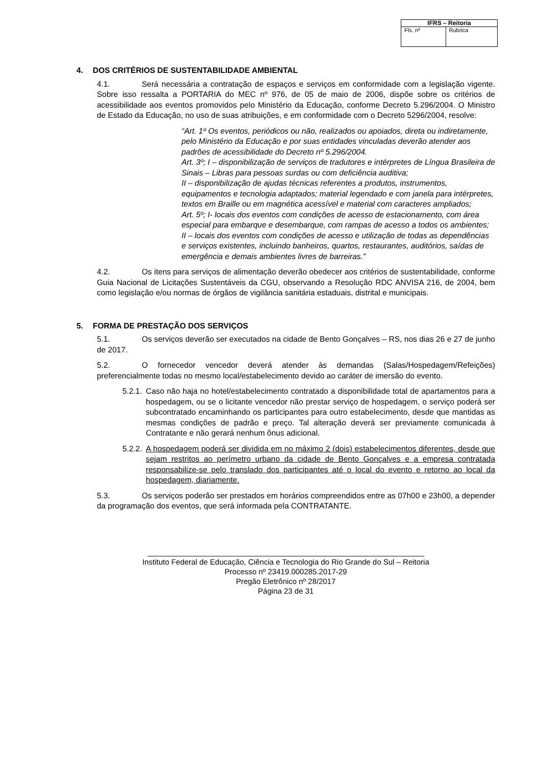| IFRS – Reitoria | |
| --- | --- |
| Fls. nº | Rubrica |
4. DOS CRITÉRIOS DE SUSTENTABILIDADE AMBIENTAL
4.1. Será necessária a contratação de espaços e serviços em conformidade com a legislação vigente. Sobre isso ressalta a PORTARIA do MEC nº 976, de 05 de maio de 2006, dispõe sobre os critérios de acessibilidade aos eventos promovidos pelo Ministério da Educação, conforme Decreto 5.296/2004. O Ministro de Estado da Educação, no uso de suas atribuições, e em conformidade com o Decreto 5296/2004, resolve:
“Art. 1º Os eventos, periódicos ou não, realizados ou apoiados, direta ou indiretamente, pelo Ministério da Educação e por suas entidades vinculadas deverão atender aos padrões de acessibilidade do Decreto nº 5.296/2004.
Art. 3º; I – disponibilização de serviços de tradutores e intérpretes de Língua Brasileira de Sinais – Libras para pessoas surdas ou com deficiência auditiva;
II – disponibilização de ajudas técnicas referentes a produtos, instrumentos, equipamentos e tecnologia adaptados; material legendado e com janela para intérpretes, textos em Braille ou em magnética acessível e material com caracteres ampliados;
Art. 5º; I- locais dos eventos com condições de acesso de estacionamento, com área especial para embarque e desembarque, com rampas de acesso a todos os ambientes;
II – locais dos eventos com condições de acesso e utilização de todas as dependências e serviços existentes, incluindo banheiros, quartos, restaurantes, auditórios, saídas de emergência e demais ambientes livres de barreiras.”
4.2. Os itens para serviços de alimentação deverão obedecer aos critérios de sustentabilidade, conforme Guia Nacional de Licitações Sustentáveis da CGU, observando a Resolução RDC ANVISA 216, de 2004, bem como legislação e/ou normas de órgãos de vigilância sanitária estaduais, distrital e municipais.
5. FORMA DE PRESTAÇÃO DOS SERVIÇOS
5.1. Os serviços deverão ser executados na cidade de Bento Gonçalves – RS, nos dias 26 e 27 de junho de 2017.
5.2. O fornecedor vencedor deverá atender às demandas (Salas/Hospedagem/Refeições) preferencialmente todas no mesmo local/estabelecimento devido ao caráter de imersão do evento.
5.2.1. Caso não haja no hotel/estabelecimento contratado a disponibilidade total de apartamentos para a hospedagem, ou se o licitante vencedor não prestar serviço de hospedagem, o serviço poderá ser subcontratado encaminhando os participantes para outro estabelecimento, desde que mantidas as mesmas condições de padrão e preço. Tal alteração deverá ser previamente comunicada à Contratante e não gerará nenhum ônus adicional.
5.2.2. A hospedagem poderá ser dividida em no máximo 2 (dois) estabelecimentos diferentes, desde que sejam restritos ao perímetro urbano da cidade de Bento Gonçalves e a empresa contratada responsabilize-se pelo translado dos participantes até o local do evento e retorno ao local da hospedagem, diariamente.
5.3. Os serviços poderão ser prestados em horários compreendidos entre as 07h00 e 23h00, a depender da programação dos eventos, que será informada pela CONTRATANTE.
_________________________________________________________________
Instituto Federal de Educação, Ciência e Tecnologia do Rio Grande do Sul – Reitoria
Processo nº 23419.000285.2017-29
Pregão Eletrônico nº 28/2017
Página 23 de 31